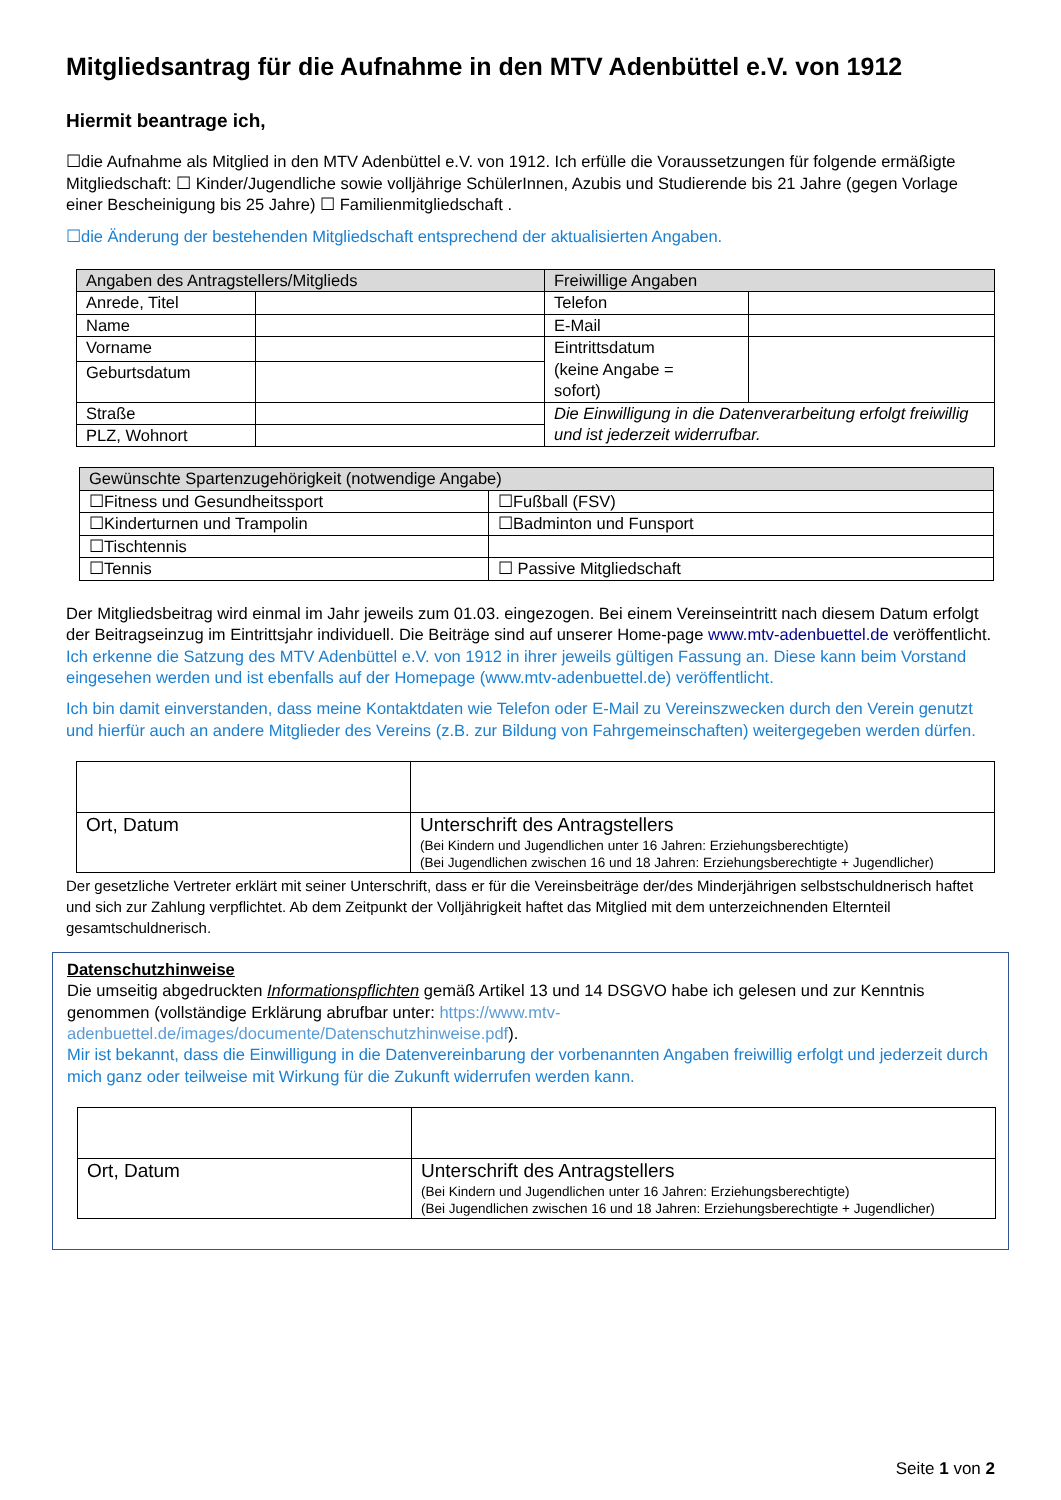Mitgliedsantrag für die Aufnahme in den MTV Adenbüttel e.V. von 1912
Hiermit beantrage ich,
☐die Aufnahme als Mitglied in den MTV Adenbüttel e.V. von 1912. Ich erfülle die Voraussetzungen für folgende ermäßigte Mitgliedschaft: ☐ Kinder/Jugendliche sowie volljährige SchülerInnen, Azubis und Studierende bis 21 Jahre (gegen Vorlage einer Bescheinigung bis 25 Jahre) ☐ Familienmitgliedschaft .
☐die Änderung der bestehenden Mitgliedschaft entsprechend der aktualisierten Angaben.
| Angaben des Antragstellers/Mitglieds | | Freiwillige Angaben | |
| --- | --- | --- | --- |
| Anrede, Titel | | Telefon | |
| Name | | E-Mail | |
| Vorname | | Eintrittsdatum (keine Angabe = sofort) | |
| Geburtsdatum | | | |
| Straße | | Die Einwilligung in die Datenverarbeitung erfolgt freiwillig und ist jederzeit widerrufbar. | |
| PLZ, Wohnort | | | |
| Gewünschte Spartenzugehörigkeit (notwendige Angabe) | |
| --- | --- |
| ☐Fitness und Gesundheitssport | ☐Fußball (FSV) |
| ☐Kinderturnen und Trampolin | ☐Badminton und Funsport |
| ☐Tischtennis | |
| ☐Tennis | ☐ Passive Mitgliedschaft |
Der Mitgliedsbeitrag wird einmal im Jahr jeweils zum 01.03. eingezogen. Bei einem Vereinseintritt nach diesem Datum erfolgt der Beitragseinzug im Eintrittsjahr individuell. Die Beiträge sind auf unserer Home-page www.mtv-adenbuettel.de veröffentlicht.
Ich erkenne die Satzung des MTV Adenbüttel e.V. von 1912 in ihrer jeweils gültigen Fassung an. Diese kann beim Vorstand eingesehen werden und ist ebenfalls auf der Homepage (www.mtv-adenbuettel.de) veröffentlicht.
Ich bin damit einverstanden, dass meine Kontaktdaten wie Telefon oder E-Mail zu Vereinszwecken durch den Verein genutzt und hierfür auch an andere Mitglieder des Vereins (z.B. zur Bildung von Fahrgemeinschaften) weitergegeben werden dürfen.
| Ort, Datum | Unterschrift des Antragstellers (Bei Kindern und Jugendlichen unter 16 Jahren: Erziehungsberechtigte) (Bei Jugendlichen zwischen 16 und 18 Jahren: Erziehungsberechtigte + Jugendlicher) |
Der gesetzliche Vertreter erklärt mit seiner Unterschrift, dass er für die Vereinsbeiträge der/des Minderjährigen selbstschuldnerisch haftet und sich zur Zahlung verpflichtet. Ab dem Zeitpunkt der Volljährigkeit haftet das Mitglied mit dem unterzeichnenden Elternteil gesamtschuldnerisch.
Datenschutzhinweise
Die umseitig abgedruckten Informationspflichten gemäß Artikel 13 und 14 DSGVO habe ich gelesen und zur Kenntnis genommen (vollständige Erklärung abrufbar unter: https://www.mtv-adenbuettel.de/images/documente/Datenschutzhinweise.pdf).
Mir ist bekannt, dass die Einwilligung in die Datenvereinbarung der vorbenannten Angaben freiwillig erfolgt und jederzeit durch mich ganz oder teilweise mit Wirkung für die Zukunft widerrufen werden kann.
| Ort, Datum | Unterschrift des Antragstellers (Bei Kindern und Jugendlichen unter 16 Jahren: Erziehungsberechtigte) (Bei Jugendlichen zwischen 16 und 18 Jahren: Erziehungsberechtigte + Jugendlicher) |
Seite 1 von 2